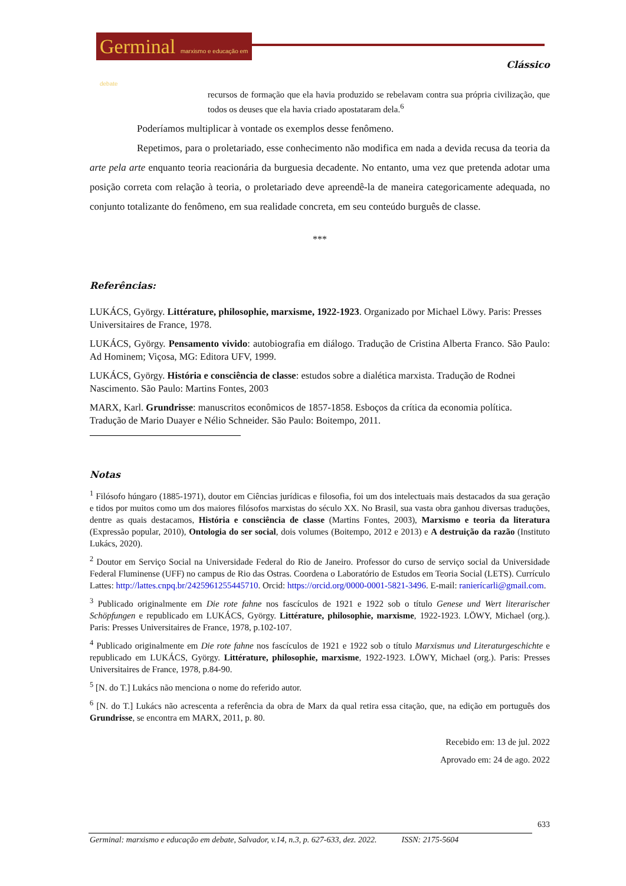Germinal marxismo e educação em debate
Clássico
recursos de formação que ela havia produzido se rebelavam contra sua própria civilização, que todos os deuses que ela havia criado apostataram dela.<sup>6</sup>
Poderíamos multiplicar à vontade os exemplos desse fenômeno.
Repetimos, para o proletariado, esse conhecimento não modifica em nada a devida recusa da teoria da arte pela arte enquanto teoria reacionária da burguesia decadente. No entanto, uma vez que pretenda adotar uma posição correta com relação à teoria, o proletariado deve apreendê-la de maneira categoricamente adequada, no conjunto totalizante do fenômeno, em sua realidade concreta, em seu conteúdo burguês de classe.
***
Referências:
LUKÁCS, György. Littérature, philosophie, marxisme, 1922-1923. Organizado por Michael Löwy. Paris: Presses Universitaires de France, 1978.
LUKÁCS, György. Pensamento vivido: autobiografia em diálogo. Tradução de Cristina Alberta Franco. São Paulo: Ad Hominem; Viçosa, MG: Editora UFV, 1999.
LUKÁCS, György. História e consciência de classe: estudos sobre a dialética marxista. Tradução de Rodnei Nascimento. São Paulo: Martins Fontes, 2003
MARX, Karl. Grundrisse: manuscritos econômicos de 1857-1858. Esboços da crítica da economia política. Tradução de Mario Duayer e Nélio Schneider. São Paulo: Boitempo, 2011.
Notas
<sup>1</sup> Filósofo húngaro (1885-1971), doutor em Ciências jurídicas e filosofia, foi um dos intelectuais mais destacados da sua geração e tidos por muitos como um dos maiores filósofos marxistas do século XX. No Brasil, sua vasta obra ganhou diversas traduções, dentre as quais destacamos, História e consciência de classe (Martins Fontes, 2003), Marxismo e teoria da literatura (Expressão popular, 2010), Ontologia do ser social, dois volumes (Boitempo, 2012 e 2013) e A destruição da razão (Instituto Lukács, 2020).
<sup>2</sup> Doutor em Serviço Social na Universidade Federal do Rio de Janeiro. Professor do curso de serviço social da Universidade Federal Fluminense (UFF) no campus de Rio das Ostras. Coordena o Laboratório de Estudos em Teoria Social (LETS). Currículo Lattes: http://lattes.cnpq.br/2425961255445710. Orcid: https://orcid.org/0000-0001-5821-3496. E-mail: ranierícarli@gmail.com.
<sup>3</sup> Publicado originalmente em Die rote fahne nos fascículos de 1921 e 1922 sob o título Genese und Wert literarischer Schöpfungen e republicado em LUKÁCS, György. Littérature, philosophie, marxisme, 1922-1923. LÖWY, Michael (org.). Paris: Presses Universitaires de France, 1978, p.102-107.
<sup>4</sup> Publicado originalmente em Die rote fahne nos fascículos de 1921 e 1922 sob o título Marxismus und Literaturgeschichte e republicado em LUKÁCS, György. Littérature, philosophie, marxisme, 1922-1923. LÖWY, Michael (org.). Paris: Presses Universitaires de France, 1978, p.84-90.
<sup>5</sup> [N. do T.] Lukács não menciona o nome do referido autor.
<sup>6</sup> [N. do T.] Lukács não acrescenta a referência da obra de Marx da qual retira essa citação, que, na edição em português dos Grundrisse, se encontra em MARX, 2011, p. 80.
Recebido em: 13 de jul. 2022
Aprovado em: 24 de ago. 2022
633
Germinal: marxismo e educação em debate, Salvador, v.14, n.3, p. 627-633, dez. 2022. ISSN: 2175-5604